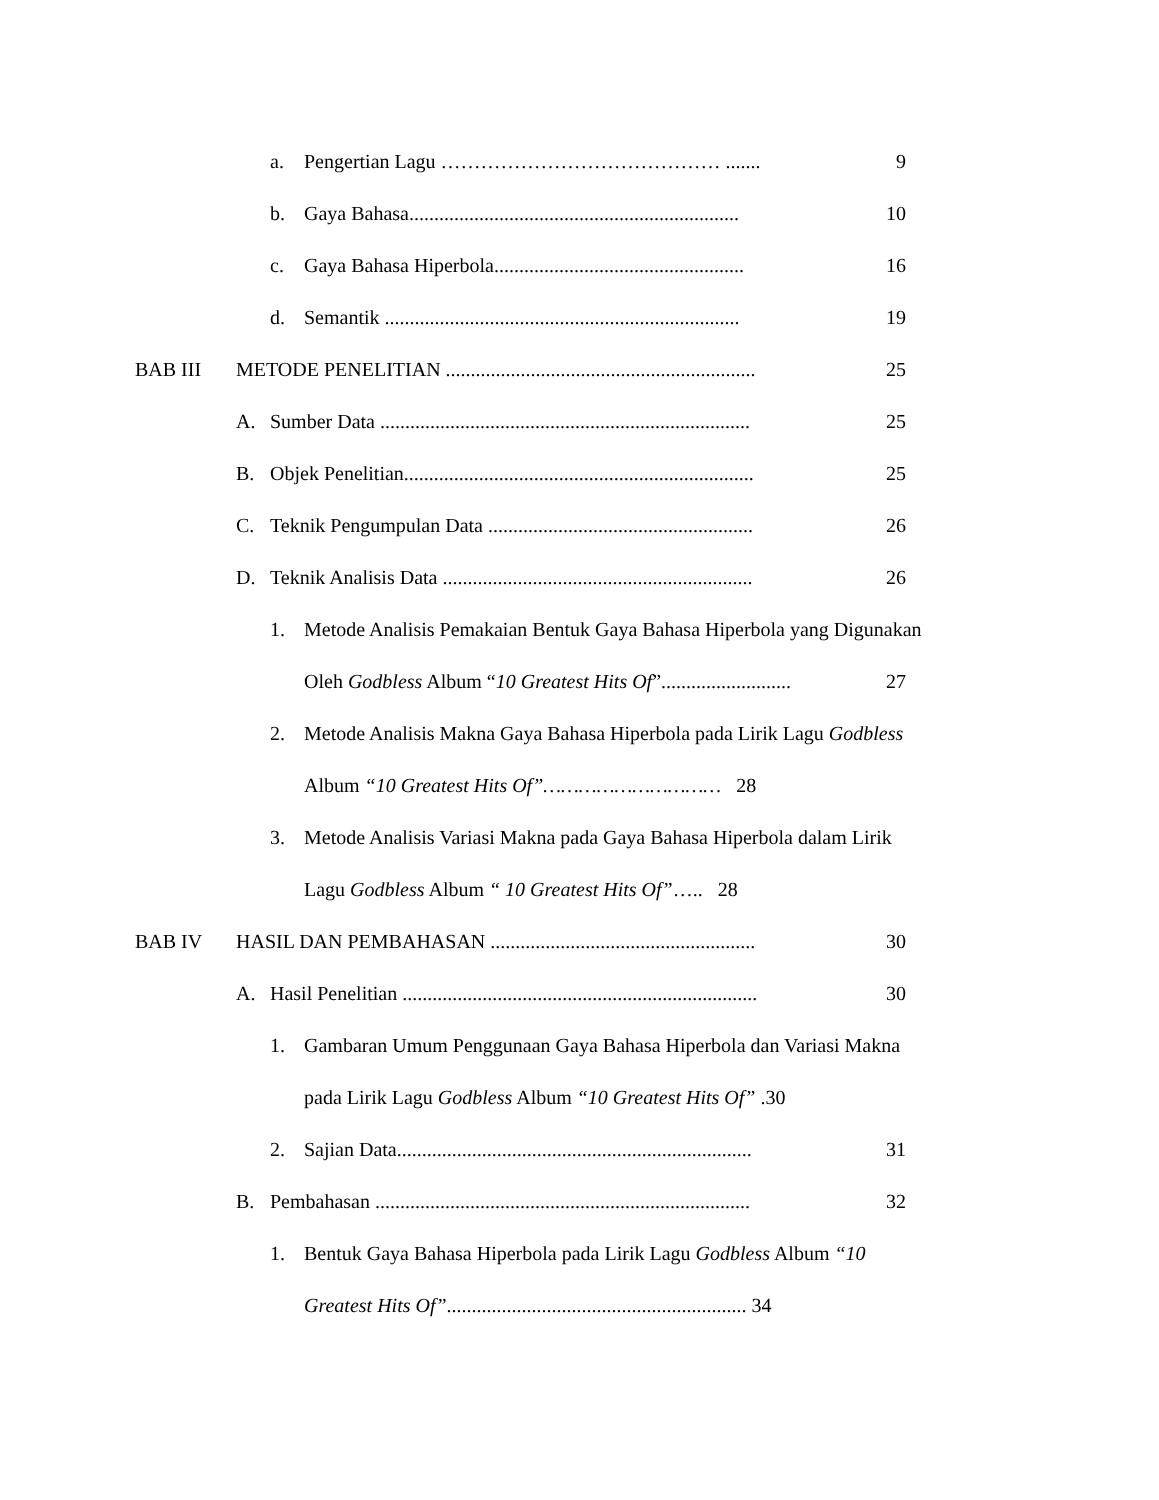a. Pengertian Lagu …………………………………… ....... 9
b. Gaya Bahasa.................................................................. 10
c. Gaya Bahasa Hiperbola.................................................. 16
d. Semantik ....................................................................... 19
BAB III METODE PENELITIAN .............................................................. 25
A. Sumber Data .......................................................................... 25
B. Objek Penelitian...................................................................... 25
C. Teknik Pengumpulan Data ..................................................... 26
D. Teknik Analisis Data .............................................................. 26
1. Metode Analisis Pemakaian Bentuk Gaya Bahasa Hiperbola yang Digunakan
Oleh Godbless Album “10 Greatest Hits Of”.......................... 27
2. Metode Analisis Makna Gaya Bahasa Hiperbola pada Lirik Lagu Godbless
Album “10 Greatest Hits Of”………………………… 28
3. Metode Analisis Variasi Makna pada Gaya Bahasa Hiperbola dalam Lirik
Lagu Godbless Album “ 10 Greatest Hits Of”….. 28
BAB IV HASIL DAN PEMBAHASAN ..................................................... 30
A. Hasil Penelitian ....................................................................... 30
1. Gambaran Umum Penggunaan Gaya Bahasa Hiperbola dan Variasi Makna
pada Lirik Lagu Godbless Album “10 Greatest Hits Of” .30
2. Sajian Data....................................................................... 31
B. Pembahasan ........................................................................... 32
1. Bentuk Gaya Bahasa Hiperbola pada Lirik Lagu Godbless Album “10
Greatest Hits Of”............................................................ 34